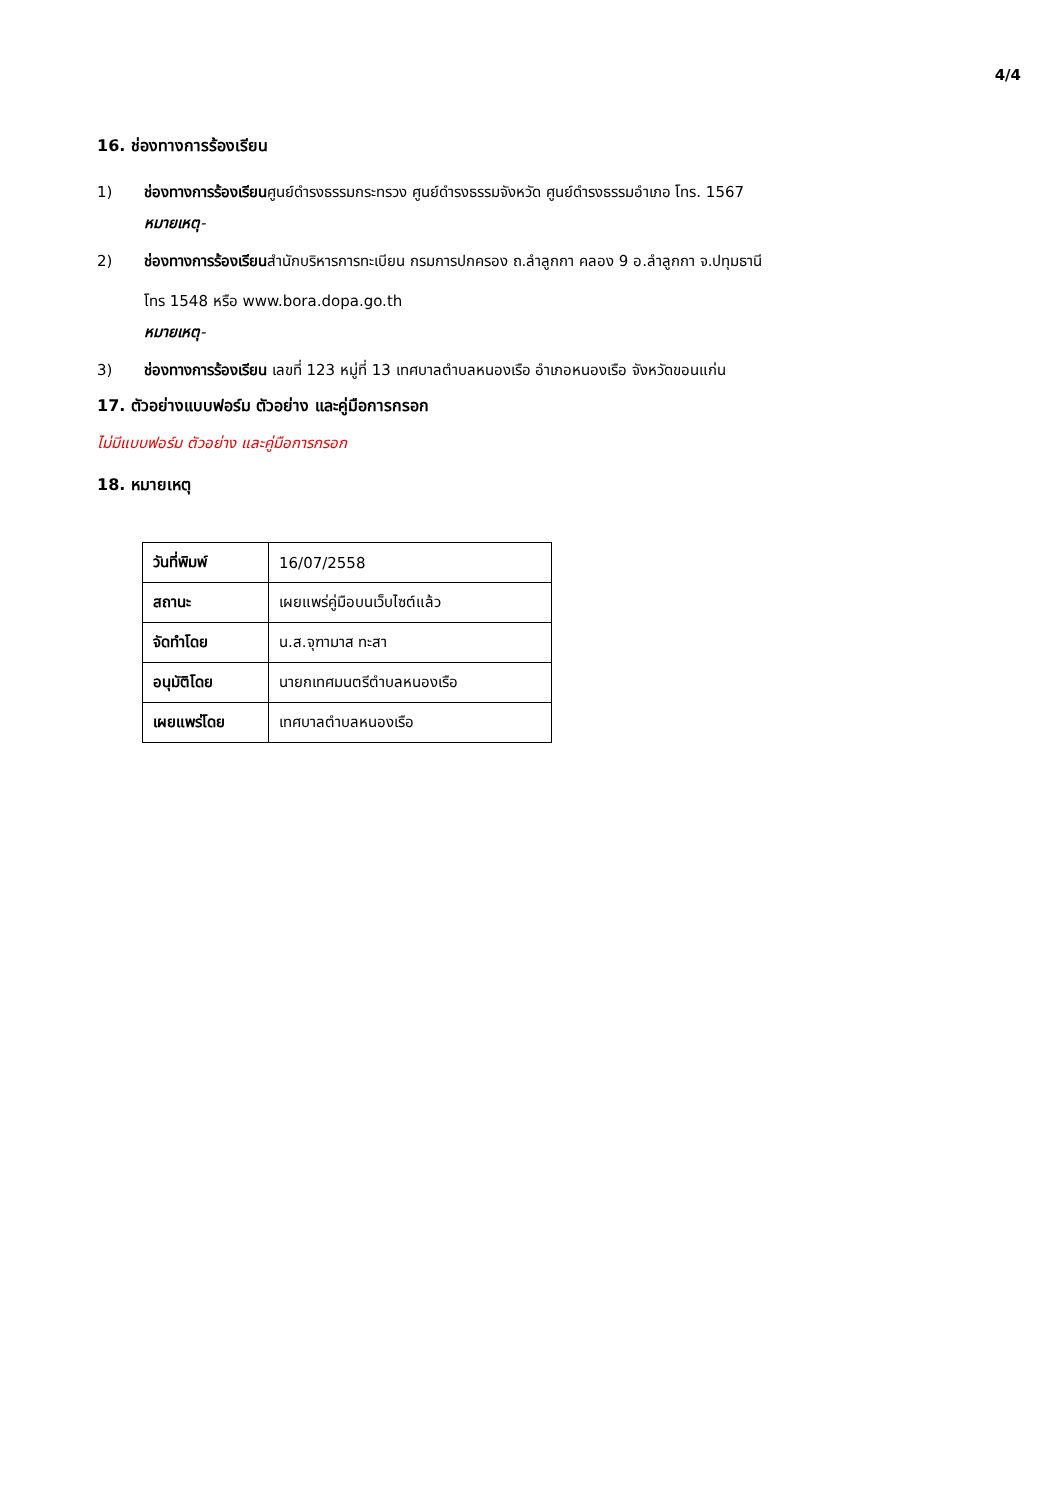4/4
16. ช่องทางการร้องเรียน
1) ช่องทางการร้องเรียนศูนย์ดำรงธรรมกระทรวง ศูนย์ดำรงธรรมจังหวัด ศูนย์ดำรงธรรมอำเภอ โทร. 1567
หมายเหตุ-
2) ช่องทางการร้องเรียนสำนักบริหารการทะเบียน กรมการปกครอง ถ.ลำลูกกา คลอง 9 อ.ลำลูกกา จ.ปทุมธานี
โทร 1548 หรือ www.bora.dopa.go.th
หมายเหตุ-
3) ช่องทางการร้องเรียน เลขที่ 123 หมู่ที่ 13 เทศบาลตำบลหนองเรือ อำเภอหนองเรือ จังหวัดขอนแก่น
17. ตัวอย่างแบบฟอร์ม ตัวอย่าง และคู่มือการกรอก
ไม่มีแบบฟอร์ม ตัวอย่าง และคู่มือการกรอก
18. หมายเหตุ
| วันที่พิมพ์ | 16/07/2558 |
| สถานะ | เผยแพร่คู่มือบนเว็บไซต์แล้ว |
| จัดทำโดย | น.ส.จุฑามาส ทะสา |
| อนุมัติโดย | นายกเทศมนตรีตำบลหนองเรือ |
| เผยแพร่โดย | เทศบาลตำบลหนองเรือ |